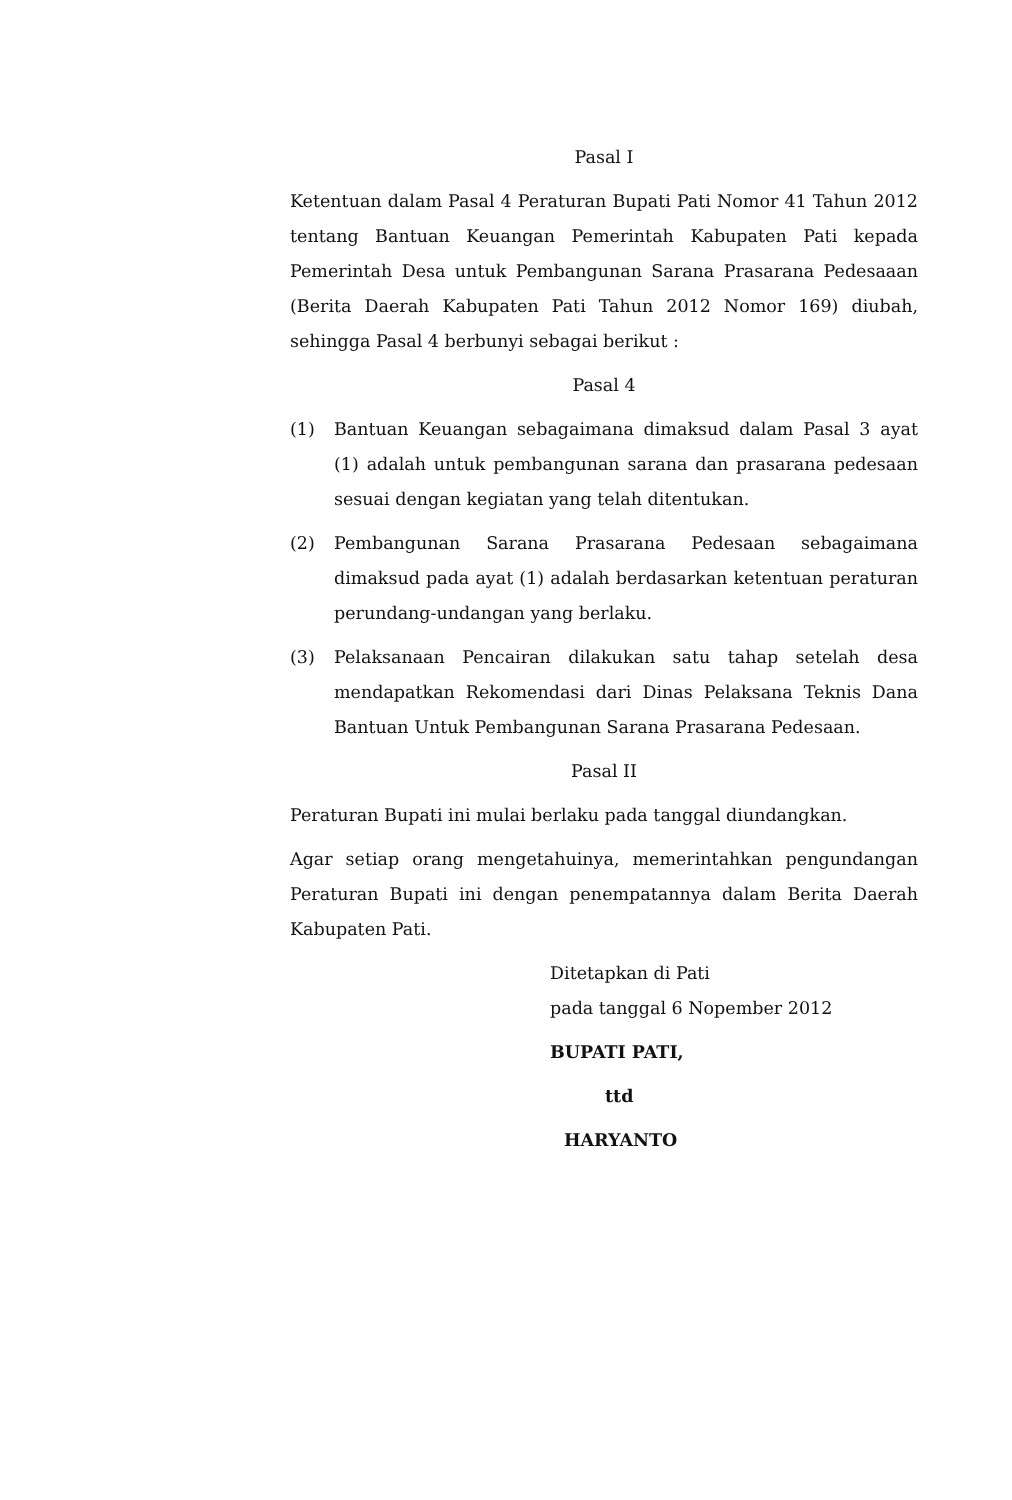Pasal I
Ketentuan dalam Pasal 4 Peraturan Bupati Pati Nomor 41 Tahun 2012 tentang Bantuan Keuangan Pemerintah Kabupaten Pati kepada Pemerintah Desa untuk Pembangunan Sarana Prasarana Pedesaaan (Berita Daerah Kabupaten Pati Tahun 2012 Nomor 169) diubah, sehingga Pasal 4 berbunyi sebagai berikut :
Pasal 4
(1) Bantuan Keuangan sebagaimana dimaksud dalam Pasal 3 ayat (1) adalah untuk pembangunan sarana dan prasarana pedesaan sesuai dengan kegiatan yang telah ditentukan.
(2) Pembangunan Sarana Prasarana Pedesaan sebagaimana dimaksud pada ayat (1) adalah berdasarkan ketentuan peraturan perundang-undangan yang berlaku.
(3) Pelaksanaan Pencairan dilakukan satu tahap setelah desa mendapatkan Rekomendasi dari Dinas Pelaksana Teknis Dana Bantuan Untuk Pembangunan Sarana Prasarana Pedesaan.
Pasal II
Peraturan Bupati ini mulai berlaku pada tanggal diundangkan.
Agar setiap orang mengetahuinya, memerintahkan pengundangan Peraturan Bupati ini dengan penempatannya dalam Berita Daerah Kabupaten Pati.
Ditetapkan di Pati
pada tanggal 6 Nopember 2012
BUPATI PATI,
ttd
HARYANTO